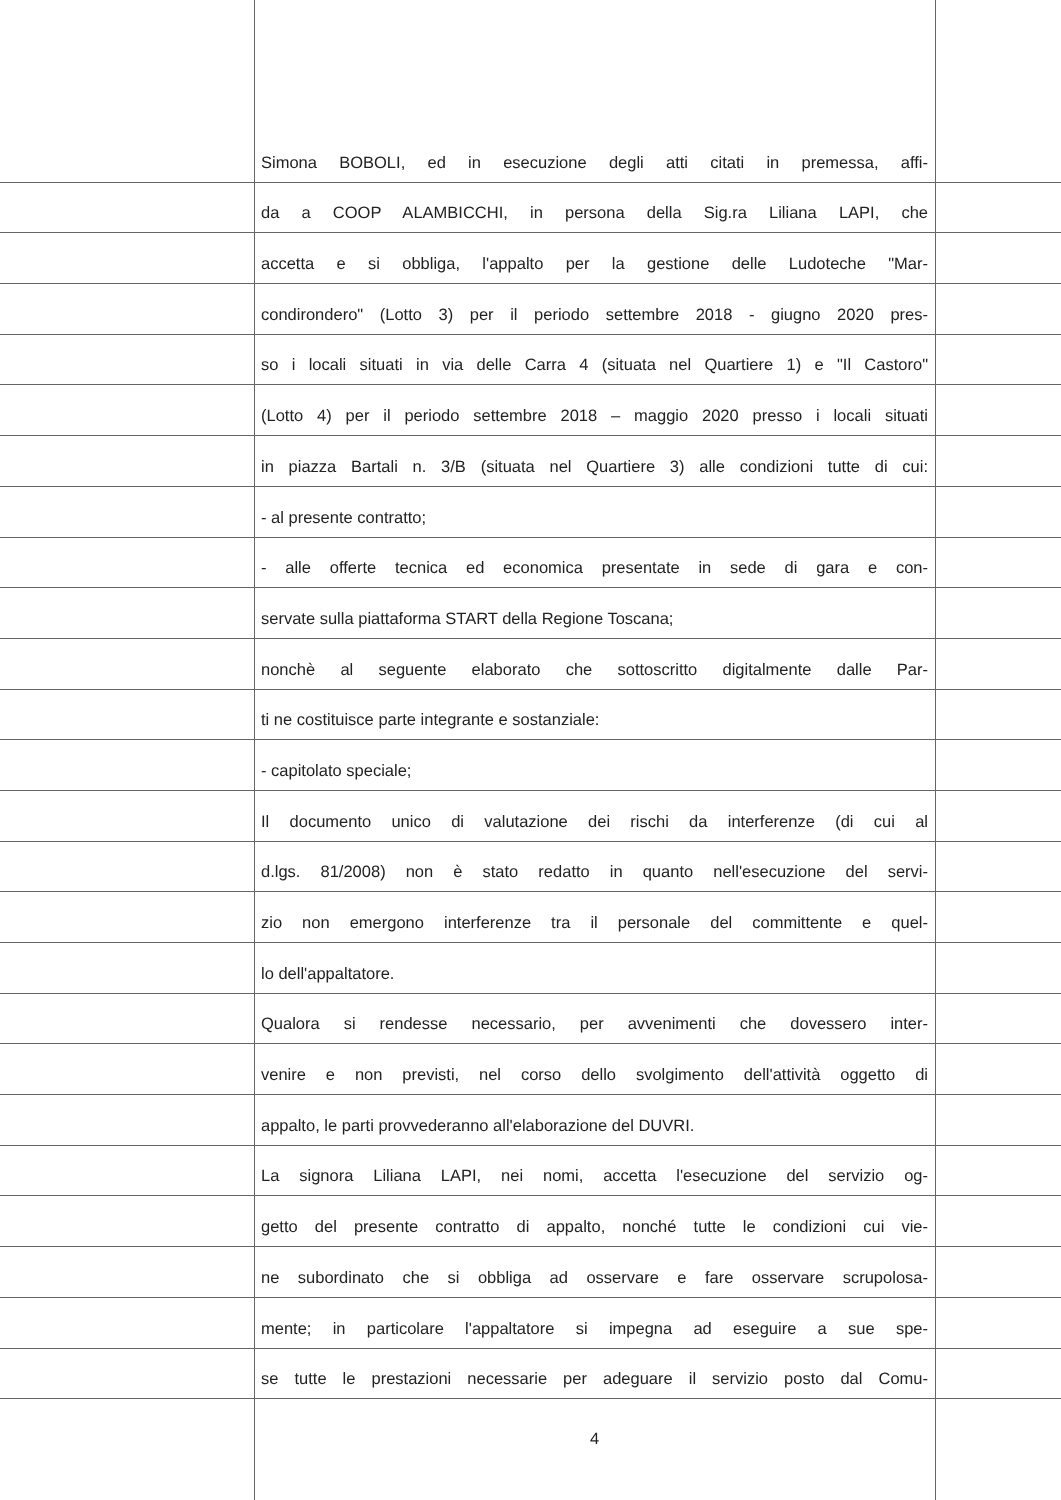Simona BOBOLI, ed in esecuzione degli atti citati in premessa, affi-
da a COOP ALAMBICCHI, in persona della Sig.ra Liliana LAPI, che
accetta e si obbliga, l'appalto per la gestione delle Ludoteche "Mar-
condirondero" (Lotto 3) per il periodo settembre 2018 - giugno 2020 pres-
so i locali situati in via delle Carra 4 (situata nel Quartiere 1) e "Il Castoro"
(Lotto 4) per il periodo settembre 2018 – maggio 2020 presso i locali situati
in piazza Bartali n. 3/B (situata nel Quartiere 3) alle condizioni tutte di cui:
- al presente contratto;
- alle offerte tecnica ed economica presentate in sede di gara e con-
servate sulla piattaforma START della Regione Toscana;
nonchè al seguente elaborato che sottoscritto digitalmente dalle Par-
ti ne costituisce parte integrante e sostanziale:
- capitolato speciale;
Il documento unico di valutazione dei rischi da interferenze (di cui al
d.lgs. 81/2008) non è stato redatto in quanto nell'esecuzione del servi-
zio non emergono interferenze tra il personale del committente e quel-
lo dell'appaltatore.
Qualora si rendesse necessario, per avvenimenti che dovessero inter-
venire e non previsti, nel corso dello svolgimento dell'attività oggetto di
appalto, le parti provvederanno all'elaborazione del DUVRI.
La signora Liliana LAPI, nei nomi, accetta l'esecuzione del servizio og-
getto del presente contratto di appalto, nonché tutte le condizioni cui vie-
ne subordinato che si obbliga ad osservare e fare osservare scrupolosa-
mente; in particolare l'appaltatore si impegna ad eseguire a sue spe-
se tutte le prestazioni necessarie per adeguare il servizio posto dal Comu-
4